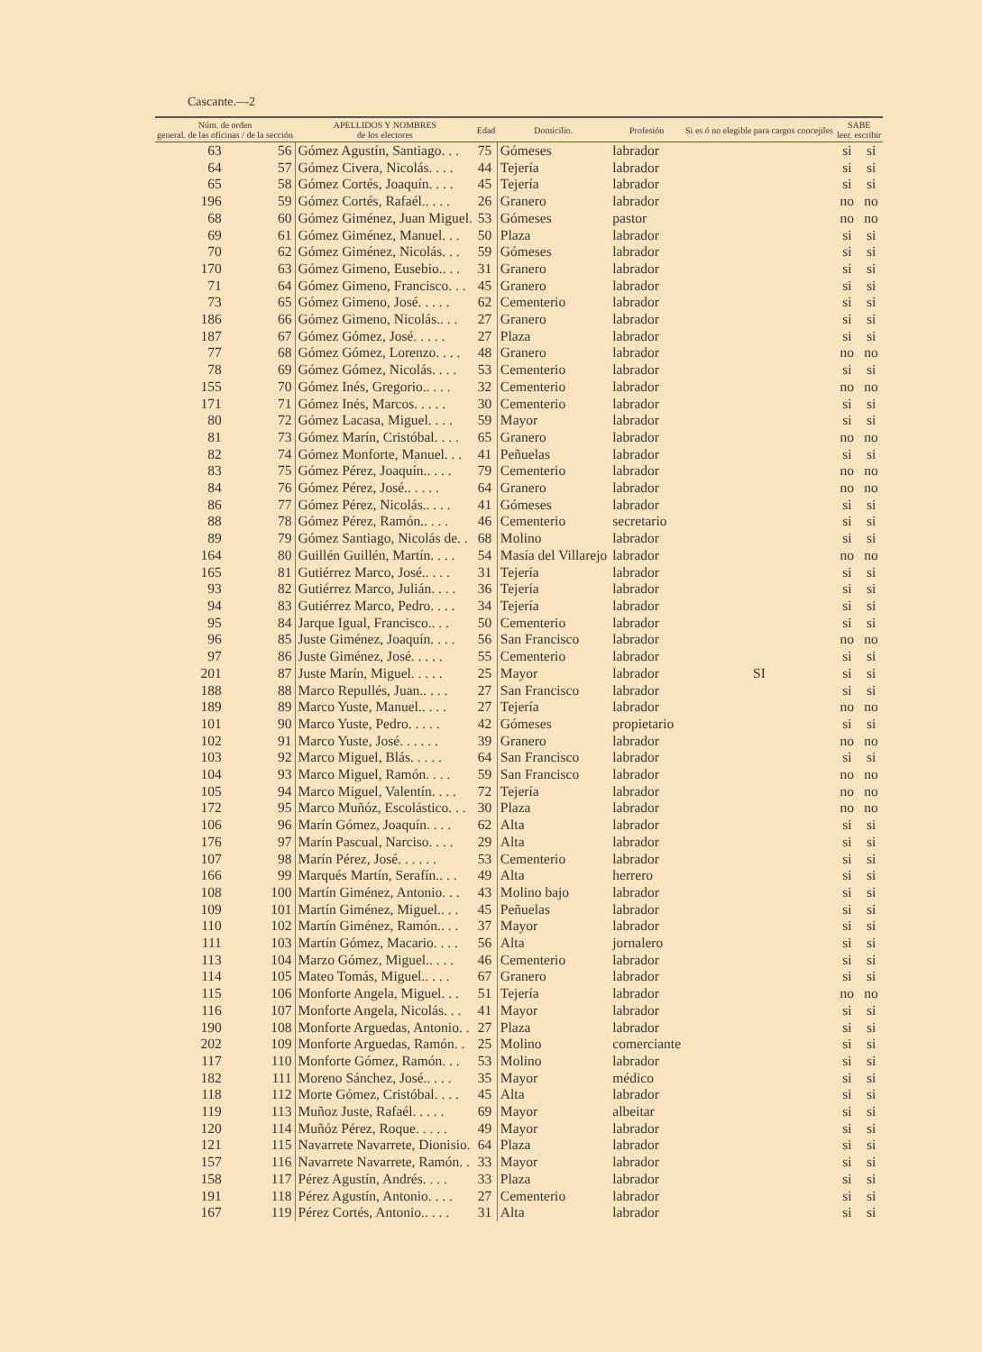Cascante.—2
| Núm. de orden general. de las oficinas / de la sección | | APELLIDOS Y NOMBRES de los electores | Edad | Domicilio. | Profesión | Si es ó no elegible para cargos concejiles | SABE leer. escribir | |
| --- | --- | --- | --- | --- | --- | --- | --- | --- |
| 63 | 56 | Gómez Agustín, Santiago. . . | 75 | Gómeses | labrador | | si | si |
| 64 | 57 | Gómez Civera, Nicolás. . . . | 44 | Tejería | labrador | | si | si |
| 65 | 58 | Gómez Cortés, Joaquín. . . . | 45 | Tejería | labrador | | si | si |
| 196 | 59 | Gómez Cortés, Rafaél.. . . . | 26 | Granero | labrador | | no | no |
| 68 | 60 | Gómez Giménez, Juan Miguel. | 53 | Gómeses | pastor | | no | no |
| 69 | 61 | Gómez Giménez, Manuel. . . | 50 | Plaza | labrador | | si | si |
| 70 | 62 | Gómez Giménez, Nicolás. . . | 59 | Gómeses | labrador | | si | si |
| 170 | 63 | Gómez Gimeno, Eusebio.. . . | 31 | Granero | labrador | | si | si |
| 71 | 64 | Gómez Gimeno, Francisco. . . | 45 | Granero | labrador | | si | si |
| 73 | 65 | Gómez Gimeno, José. . . . . | 62 | Cementerio | labrador | | si | si |
| 186 | 66 | Gómez Gimeno, Nicolás.. . . | 27 | Granero | labrador | | si | si |
| 187 | 67 | Gómez Gómez, José. . . . . | 27 | Plaza | labrador | | si | si |
| 77 | 68 | Gómez Gómez, Lorenzo. . . . | 48 | Granero | labrador | | no | no |
| 78 | 69 | Gómez Gómez, Nicolás. . . . | 53 | Cementerio | labrador | | si | si |
| 155 | 70 | Gómez Inés, Gregorio.. . . . | 32 | Cementerio | labrador | | no | no |
| 171 | 71 | Gómez Inés, Marcos. . . . . | 30 | Cementerio | labrador | | si | si |
| 80 | 72 | Gómez Lacasa, Miguel. . . . | 59 | Mayor | labrador | | si | si |
| 81 | 73 | Gómez Marín, Cristóbal. . . . | 65 | Granero | labrador | | no | no |
| 82 | 74 | Gómez Monforte, Manuel. . . | 41 | Peñuelas | labrador | | si | si |
| 83 | 75 | Gómez Pérez, Joaquín.. . . . | 79 | Cementerio | labrador | | no | no |
| 84 | 76 | Gómez Pérez, José.. . . . . | 64 | Granero | labrador | | no | no |
| 86 | 77 | Gómez Pérez, Nicolás.. . . . | 41 | Gómeses | labrador | | si | si |
| 88 | 78 | Gómez Pérez, Ramón.. . . . | 46 | Cementerio | secretario | | si | si |
| 89 | 79 | Gómez Santiago, Nicolás de. . | 68 | Molino | labrador | | si | si |
| 164 | 80 | Guillén Guillén, Martín. . . . | 54 | Masía del Villarejo | labrador | | no | no |
| 165 | 81 | Gutiérrez Marco, José.. . . . | 31 | Tejería | labrador | | si | si |
| 93 | 82 | Gutiérrez Marco, Julián. . . . | 36 | Tejería | labrador | | si | si |
| 94 | 83 | Gutiérrez Marco, Pedro. . . . | 34 | Tejería | labrador | | si | si |
| 95 | 84 | Jarque Igual, Francisco.. . . | 50 | Cementerio | labrador | | si | si |
| 96 | 85 | Juste Giménez, Joaquín. . . . | 56 | San Francisco | labrador | | no | no |
| 97 | 86 | Juste Giménez, José. . . . . | 55 | Cementerio | labrador | | si | si |
| 201 | 87 | Juste Marín, Miguel. . . . . | 25 | Mayor | labrador | SI | si | si |
| 188 | 88 | Marco Repullés, Juan.. . . . | 27 | San Francisco | labrador | | si | si |
| 189 | 89 | Marco Yuste, Manuel.. . . . | 27 | Tejería | labrador | | no | no |
| 101 | 90 | Marco Yuste, Pedro. . . . . | 42 | Gómeses | propietario | | si | si |
| 102 | 91 | Marco Yuste, José. . . . . . | 39 | Granero | labrador | | no | no |
| 103 | 92 | Marco Miguel, Blás. . . . . | 64 | San Francisco | labrador | | si | si |
| 104 | 93 | Marco Miguel, Ramón. . . . | 59 | San Francisco | labrador | | no | no |
| 105 | 94 | Marco Miguel, Valentín. . . . | 72 | Tejería | labrador | | no | no |
| 172 | 95 | Marco Muñóz, Escolástico. . . | 30 | Plaza | labrador | | no | no |
| 106 | 96 | Marín Gómez, Joaquín. . . . | 62 | Alta | labrador | | si | si |
| 176 | 97 | Marín Pascual, Narciso. . . . | 29 | Alta | labrador | | si | si |
| 107 | 98 | Marín Pérez, José. . . . . . | 53 | Cementerio | labrador | | si | si |
| 166 | 99 | Marqués Martín, Serafín.. . . | 49 | Alta | herrero | | si | si |
| 108 | 100 | Martín Giménez, Antonio. . . | 43 | Molino bajo | labrador | | si | si |
| 109 | 101 | Martín Giménez, Miguel.. . . | 45 | Peñuelas | labrador | | si | si |
| 110 | 102 | Martín Giménez, Ramón.. . . | 37 | Mayor | labrador | | si | si |
| 111 | 103 | Martín Gómez, Macario. . . . | 56 | Alta | jornalero | | si | si |
| 113 | 104 | Marzo Gómez, Miguel.. . . . | 46 | Cementerio | labrador | | si | si |
| 114 | 105 | Mateo Tomás, Miguel.. . . . | 67 | Granero | labrador | | si | si |
| 115 | 106 | Monforte Angela, Miguel. . . | 51 | Tejería | labrador | | no | no |
| 116 | 107 | Monforte Angela, Nicolás. . . | 41 | Mayor | labrador | | si | si |
| 190 | 108 | Monforte Arguedas, Antonio. . | 27 | Plaza | labrador | | si | si |
| 202 | 109 | Monforte Arguedas, Ramón. . | 25 | Molino | comerciante | | si | si |
| 117 | 110 | Monforte Gómez, Ramón. . . | 53 | Molino | labrador | | si | si |
| 182 | 111 | Moreno Sánchez, José.. . . . | 35 | Mayor | médico | | si | si |
| 118 | 112 | Morte Gómez, Cristóbal. . . . | 45 | Alta | labrador | | si | si |
| 119 | 113 | Muñoz Juste, Rafaél. . . . . | 69 | Mayor | albeitar | | si | si |
| 120 | 114 | Muñóz Pérez, Roque. . . . . | 49 | Mayor | labrador | | si | si |
| 121 | 115 | Navarrete Navarrete, Dionisio. | 64 | Plaza | labrador | | si | si |
| 157 | 116 | Navarrete Navarrete, Ramón. . | 33 | Mayor | labrador | | si | si |
| 158 | 117 | Pérez Agustín, Andrés. . . . | 33 | Plaza | labrador | | si | si |
| 191 | 118 | Pérez Agustín, Antonio. . . . | 27 | Cementerio | labrador | | si | si |
| 167 | 119 | Pérez Cortés, Antonio.. . . . | 31 | Alta | labrador | | si | si |